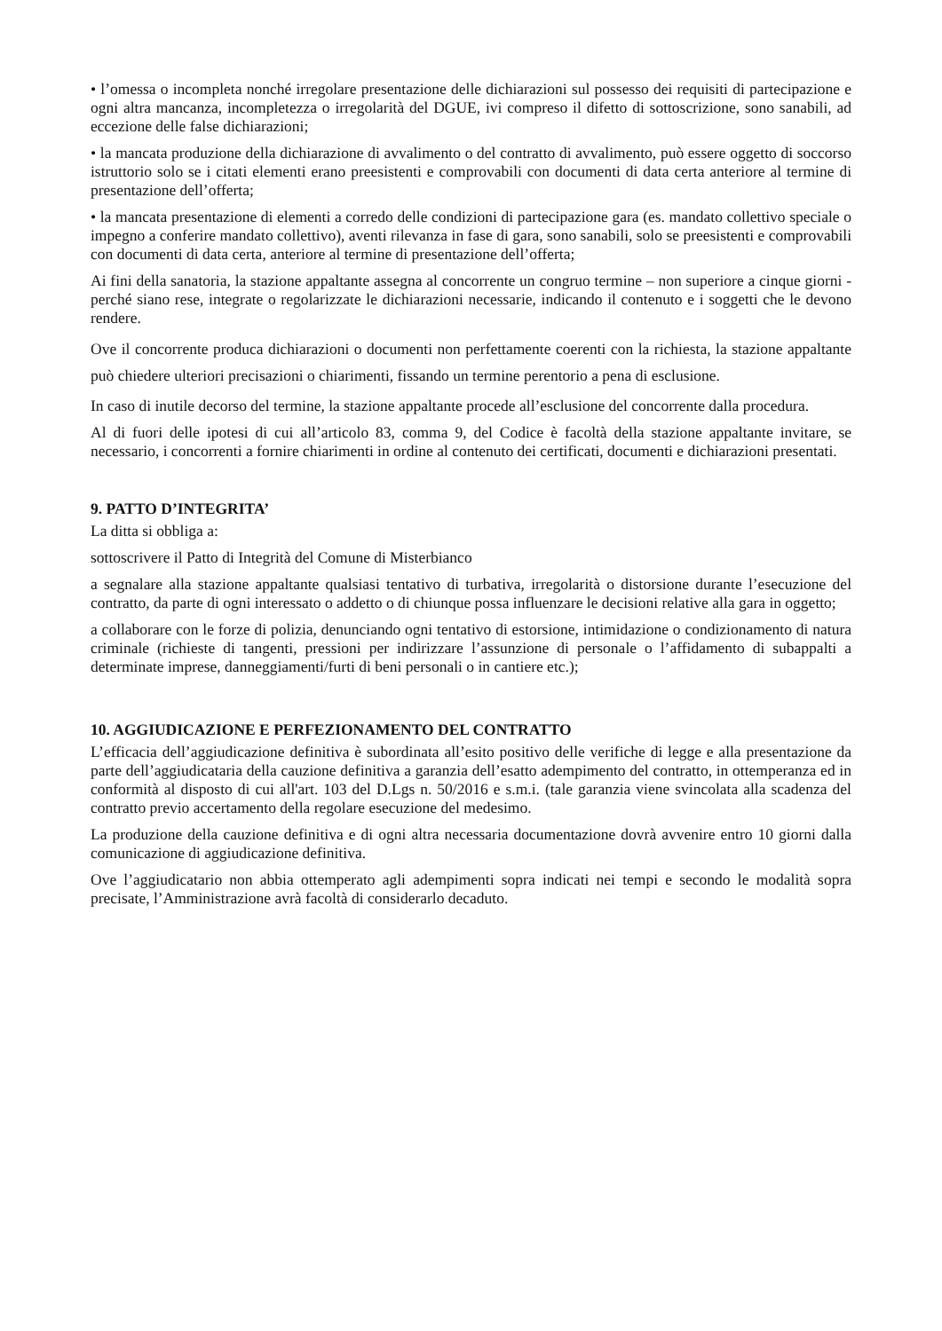• l’omessa o incompleta nonché irregolare presentazione delle dichiarazioni sul possesso dei requisiti di partecipazione e ogni altra mancanza, incompletezza o irregolarità del DGUE, ivi compreso il difetto di sottoscrizione, sono sanabili, ad eccezione delle false dichiarazioni;
• la mancata produzione della dichiarazione di avvalimento o del contratto di avvalimento, può essere oggetto di soccorso istruttorio solo se i citati elementi erano preesistenti e comprovabili con documenti di data certa anteriore al termine di presentazione dell’offerta;
• la mancata presentazione di elementi a corredo delle condizioni di partecipazione gara (es. mandato collettivo speciale o impegno a conferire mandato collettivo), aventi rilevanza in fase di gara, sono sanabili, solo se preesistenti e comprovabili con documenti di data certa, anteriore al termine di presentazione dell’offerta;
Ai fini della sanatoria, la stazione appaltante assegna al concorrente un congruo termine – non superiore a cinque giorni - perché siano rese, integrate o regolarizzate le dichiarazioni necessarie, indicando il contenuto e i soggetti che le devono rendere.
Ove il concorrente produca dichiarazioni o documenti non perfettamente coerenti con la richiesta, la stazione appaltante può chiedere ulteriori precisazioni o chiarimenti, fissando un termine perentorio a pena di esclusione.
In caso di inutile decorso del termine, la stazione appaltante procede all’esclusione del concorrente dalla procedura.
Al di fuori delle ipotesi di cui all’articolo 83, comma 9, del Codice è facoltà della stazione appaltante invitare, se necessario, i concorrenti a fornire chiarimenti in ordine al contenuto dei certificati, documenti e dichiarazioni presentati.
9. PATTO D’INTEGRITA’
La ditta si obbliga a:
sottoscrivere il Patto di Integrità del Comune di Misterbianco
a segnalare alla stazione appaltante qualsiasi tentativo di turbativa, irregolarità o distorsione durante l’esecuzione del contratto, da parte di ogni interessato o addetto o di chiunque possa influenzare le decisioni relative alla gara in oggetto;
a collaborare con le forze di polizia, denunciando ogni tentativo di estorsione, intimidazione o condizionamento di natura criminale (richieste di tangenti, pressioni per indirizzare l’assunzione di personale o l’affidamento di subappalti a determinate imprese, danneggiamenti/furti di beni personali o in cantiere etc.);
10. AGGIUDICAZIONE E PERFEZIONAMENTO DEL CONTRATTO
L’efficacia dell’aggiudicazione definitiva è subordinata all’esito positivo delle verifiche di legge e alla presentazione da parte dell’aggiudicataria della cauzione definitiva a garanzia dell’esatto adempimento del contratto, in ottemperanza ed in conformità al disposto di cui all'art. 103 del D.Lgs n. 50/2016 e s.m.i. (tale garanzia viene svincolata alla scadenza del contratto previo accertamento della regolare esecuzione del medesimo.
La produzione della cauzione definitiva e di ogni altra necessaria documentazione dovrà avvenire entro 10 giorni dalla comunicazione di aggiudicazione definitiva.
Ove l’aggiudicatario non abbia ottemperato agli adempimenti sopra indicati nei tempi e secondo le modalità sopra precisate, l’Amministrazione avrà facoltà di considerarlo decaduto.